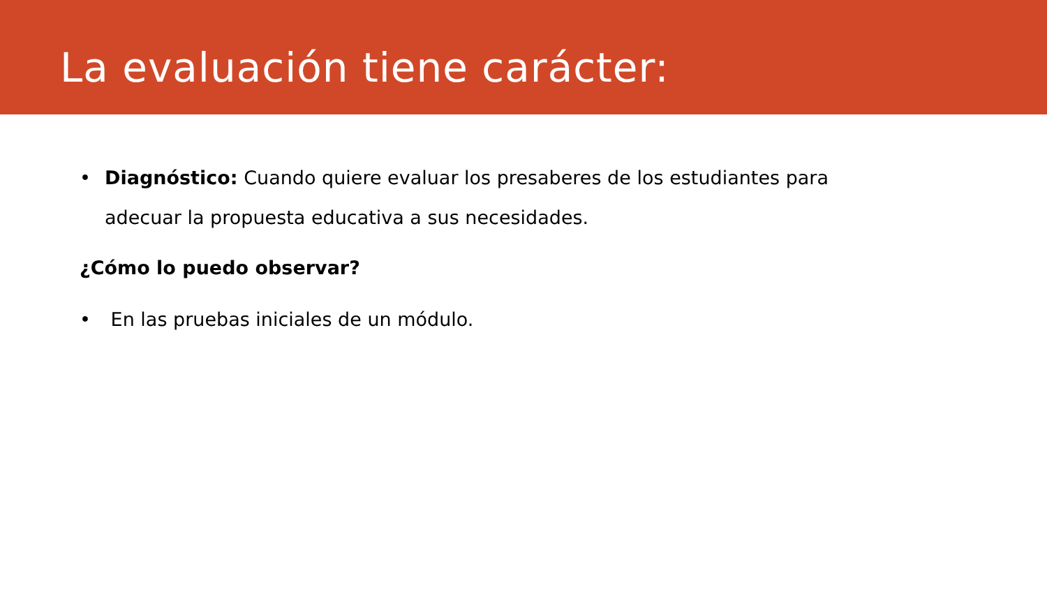La evaluación tiene carácter:
• Diagnóstico: Cuando quiere evaluar los presaberes de los estudiantes para adecuar la propuesta educativa a sus necesidades.
¿Cómo lo puedo observar?
• En las pruebas iniciales de un módulo.